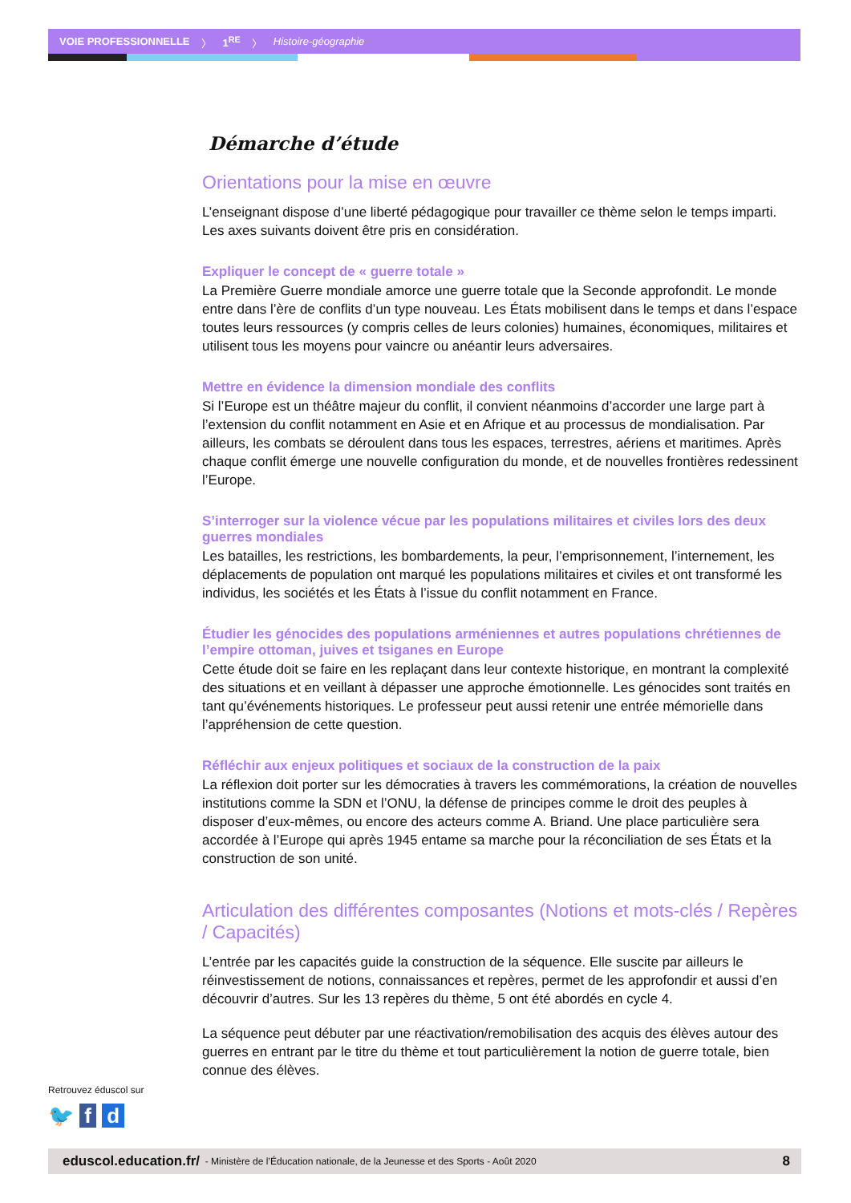VOIE PROFESSIONNELLE 〉 1<sup>RE</sup> 〉 Histoire-géographie
Démarche d’étude
Orientations pour la mise en œuvre
L’enseignant dispose d’une liberté pédagogique pour travailler ce thème selon le temps imparti. Les axes suivants doivent être pris en considération.
Expliquer le concept de « guerre totale »
La Première Guerre mondiale amorce une guerre totale que la Seconde approfondit. Le monde entre dans l’ère de conflits d’un type nouveau. Les États mobilisent dans le temps et dans l’espace toutes leurs ressources (y compris celles de leurs colonies) humaines, économiques, militaires et utilisent tous les moyens pour vaincre ou anéantir leurs adversaires.
Mettre en évidence la dimension mondiale des conflits
Si l’Europe est un théâtre majeur du conflit, il convient néanmoins d’accorder une large part à l’extension du conflit notamment en Asie et en Afrique et au processus de mondialisation. Par ailleurs, les combats se déroulent dans tous les espaces, terrestres, aériens et maritimes. Après chaque conflit émerge une nouvelle configuration du monde, et de nouvelles frontières redessinent l’Europe.
S’interroger sur la violence vécue par les populations militaires et civiles lors des deux guerres mondiales
Les batailles, les restrictions, les bombardements, la peur, l’emprisonnement, l’internement, les déplacements de population ont marqué les populations militaires et civiles et ont transformé les individus, les sociétés et les États à l’issue du conflit notamment en France.
Étudier les génocides des populations arméniennes et autres populations chrétiennes de l’empire ottoman, juives et tsiganes en Europe
Cette étude doit se faire en les replaçant dans leur contexte historique, en montrant la complexité des situations et en veillant à dépasser une approche émotionnelle. Les génocides sont traités en tant qu’événements historiques. Le professeur peut aussi retenir une entrée mémorielle dans l’appréhension de cette question.
Réfléchir aux enjeux politiques et sociaux de la construction de la paix
La réflexion doit porter sur les démocraties à travers les commémorations, la création de nouvelles institutions comme la SDN et l’ONU, la défense de principes comme le droit des peuples à disposer d’eux-mêmes, ou encore des acteurs comme A. Briand. Une place particulière sera accordée à l’Europe qui après 1945 entame sa marche pour la réconciliation de ses États et la construction de son unité.
Articulation des différentes composantes (Notions et mots-clés / Repères / Capacités)
L’entrée par les capacités guide la construction de la séquence. Elle suscite par ailleurs le réinvestissement de notions, connaissances et repères, permet de les approfondir et aussi d’en découvrir d’autres. Sur les 13 repères du thème, 5 ont été abordés en cycle 4.
La séquence peut débuter par une réactivation/remobilisation des acquis des élèves autour des guerres en entrant par le titre du thème et tout particulièrement la notion de guerre totale, bien connue des élèves.
Retrouvez éduscol sur
🐦 f d
eduscol.education.fr/ - Ministère de l’Éducation nationale, de la Jeunesse et des Sports - Août 2020 8